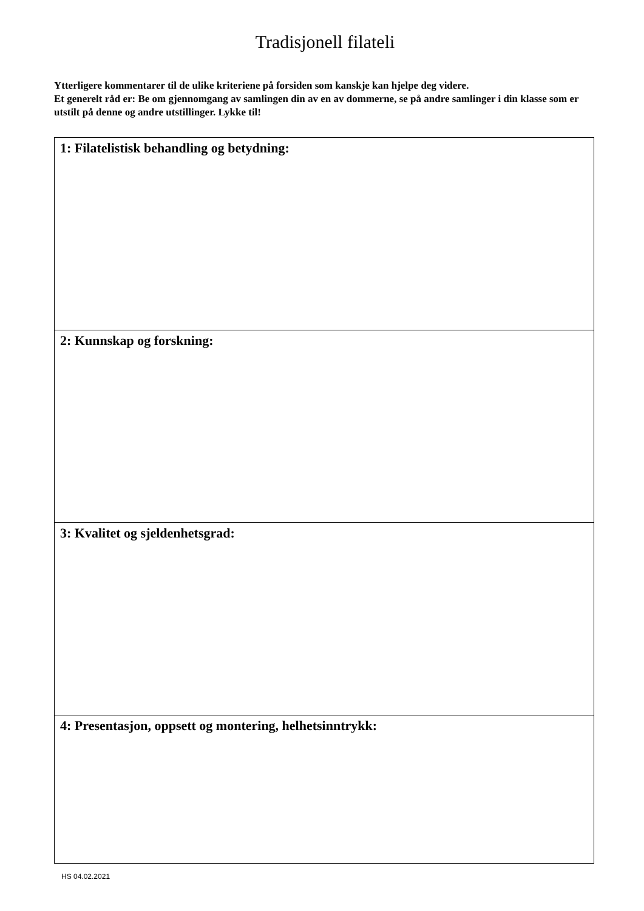Tradisjonell filateli
Ytterligere kommentarer til de ulike kriteriene på forsiden som kanskje kan hjelpe deg videre.
Et generelt råd er: Be om gjennomgang av samlingen din av en av dommerne, se på andre samlinger i din klasse som er utstilt på denne og andre utstillinger. Lykke til!
| 1: Filatelistisk behandling og betydning: |
| 2: Kunnskap og forskning: |
| 3: Kvalitet og sjeldenhetsgrad: |
| 4: Presentasjon, oppsett og montering, helhetsinntrykk: |
HS 04.02.2021